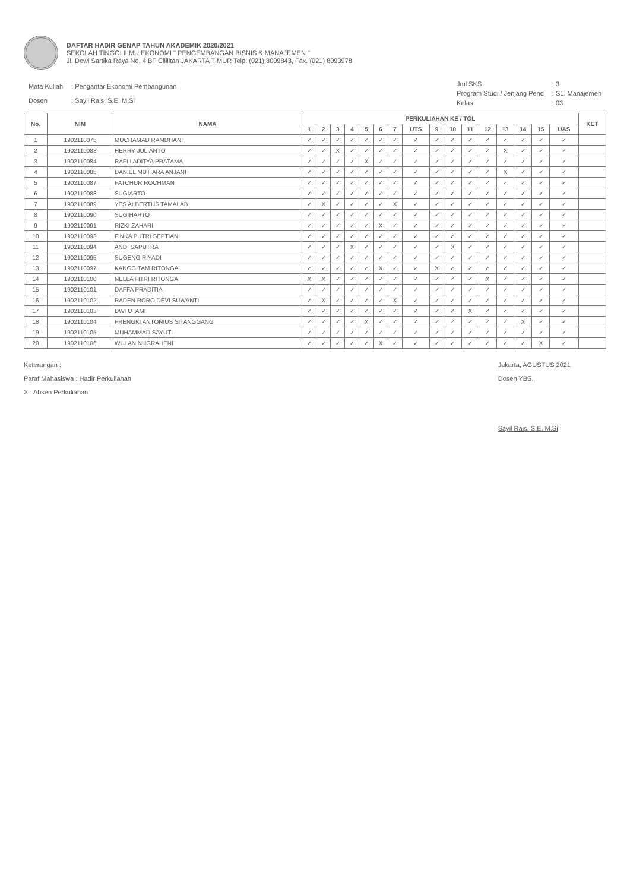DAFTAR HADIR GENAP TAHUN AKADEMIK 2020/2021
SEKOLAH TINGGI ILMU EKONOMI " PENGEMBANGAN BISNIS & MANAJEMEN "
Jl. Dewi Sartika Raya No. 4 BF Cililitan JAKARTA TIMUR Telp. (021) 8009843, Fax. (021) 8093978
| Mata Kuliah | : Pengantar Ekonomi Pembangunan |
| Dosen | : Sayil Rais, S.E, M.Si |
| Jml SKS | : 3 |
| Program Studi / Jenjang Pend | : S1. Manajemen |
| Kelas | : 03 |
| No. | NIM | NAMA | PERKULIAHAN KE / TGL | | | | | | | | | | | | | | | | KET |
| --- | --- | --- | --- | --- | --- | --- | --- | --- | --- | --- | --- | --- | --- | --- | --- | --- | --- | --- | --- |
| | | | 1 | 2 | 3 | 4 | 5 | 6 | 7 | UTS | 9 | 10 | 11 | 12 | 13 | 14 | 15 | UAS | |
| 1 | 1902110075 | MUCHAMAD RAMDHANI | ✓ | ✓ | ✓ | ✓ | ✓ | ✓ | ✓ | ✓ | ✓ | ✓ | ✓ | ✓ | ✓ | ✓ | ✓ | ✓ | |
| 2 | 1902110083 | HERRY JULIANTO | ✓ | ✓ | X | ✓ | ✓ | ✓ | ✓ | ✓ | ✓ | ✓ | ✓ | ✓ | X | ✓ | ✓ | ✓ | |
| 3 | 1902110084 | RAFLI ADITYA PRATAMA | ✓ | ✓ | ✓ | ✓ | X | ✓ | ✓ | ✓ | ✓ | ✓ | ✓ | ✓ | ✓ | ✓ | ✓ | ✓ | |
| 4 | 1902110085 | DANIEL MUTIARA ANJANI | ✓ | ✓ | ✓ | ✓ | ✓ | ✓ | ✓ | ✓ | ✓ | ✓ | ✓ | ✓ | X | ✓ | ✓ | ✓ | |
| 5 | 1902110087 | FATCHUR ROCHMAN | ✓ | ✓ | ✓ | ✓ | ✓ | ✓ | ✓ | ✓ | ✓ | ✓ | ✓ | ✓ | ✓ | ✓ | ✓ | ✓ | |
| 6 | 1902110088 | SUGIARTO | ✓ | ✓ | ✓ | ✓ | ✓ | ✓ | ✓ | ✓ | ✓ | ✓ | ✓ | ✓ | ✓ | ✓ | ✓ | ✓ | |
| 7 | 1902110089 | YES ALBERTUS TAMALAB | ✓ | X | ✓ | ✓ | ✓ | ✓ | X | ✓ | ✓ | ✓ | ✓ | ✓ | ✓ | ✓ | ✓ | ✓ | |
| 8 | 1902110090 | SUGIHARTO | ✓ | ✓ | ✓ | ✓ | ✓ | ✓ | ✓ | ✓ | ✓ | ✓ | ✓ | ✓ | ✓ | ✓ | ✓ | ✓ | |
| 9 | 1902110091 | RIZKI ZAHARI | ✓ | ✓ | ✓ | ✓ | ✓ | X | ✓ | ✓ | ✓ | ✓ | ✓ | ✓ | ✓ | ✓ | ✓ | ✓ | |
| 10 | 1902110093 | FINKA PUTRI SEPTIANI | ✓ | ✓ | ✓ | ✓ | ✓ | ✓ | ✓ | ✓ | ✓ | ✓ | ✓ | ✓ | ✓ | ✓ | ✓ | ✓ | |
| 11 | 1902110094 | ANDI SAPUTRA | ✓ | ✓ | ✓ | X | ✓ | ✓ | ✓ | ✓ | ✓ | X | ✓ | ✓ | ✓ | ✓ | ✓ | ✓ | |
| 12 | 1902110095 | SUGENG RIYADI | ✓ | ✓ | ✓ | ✓ | ✓ | ✓ | ✓ | ✓ | ✓ | ✓ | ✓ | ✓ | ✓ | ✓ | ✓ | ✓ | |
| 13 | 1902110097 | KANGGITAM RITONGA | ✓ | ✓ | ✓ | ✓ | ✓ | X | ✓ | ✓ | X | ✓ | ✓ | ✓ | ✓ | ✓ | ✓ | ✓ | |
| 14 | 1902110100 | NELLA FITRI RITONGA | X | X | ✓ | ✓ | ✓ | ✓ | ✓ | ✓ | ✓ | ✓ | ✓ | X | ✓ | ✓ | ✓ | ✓ | |
| 15 | 1902110101 | DAFFA PRADITIA | ✓ | ✓ | ✓ | ✓ | ✓ | ✓ | ✓ | ✓ | ✓ | ✓ | ✓ | ✓ | ✓ | ✓ | ✓ | ✓ | |
| 16 | 1902110102 | RADEN RORO DEVI SUWANTI | ✓ | X | ✓ | ✓ | ✓ | ✓ | X | ✓ | ✓ | ✓ | ✓ | ✓ | ✓ | ✓ | ✓ | ✓ | |
| 17 | 1902110103 | DWI UTAMI | ✓ | ✓ | ✓ | ✓ | ✓ | ✓ | ✓ | ✓ | ✓ | ✓ | X | ✓ | ✓ | ✓ | ✓ | ✓ | |
| 18 | 1902110104 | FRENGKI ANTONIUS SITANGGANG | ✓ | ✓ | ✓ | ✓ | X | ✓ | ✓ | ✓ | ✓ | ✓ | ✓ | ✓ | ✓ | X | ✓ | ✓ | |
| 19 | 1902110105 | MUHAMMAD SAYUTI | ✓ | ✓ | ✓ | ✓ | ✓ | ✓ | ✓ | ✓ | ✓ | ✓ | ✓ | ✓ | ✓ | ✓ | ✓ | ✓ | |
| 20 | 1902110106 | WULAN NUGRAHENI | ✓ | ✓ | ✓ | ✓ | ✓ | X | ✓ | ✓ | ✓ | ✓ | ✓ | ✓ | ✓ | ✓ | X | ✓ | |
Keterangan :
Paraf Mahasiswa : Hadir Perkuliahan
X : Absen Perkuliahan
Jakarta, AGUSTUS 2021
Dosen YBS,
Sayil Rais, S.E, M.Si